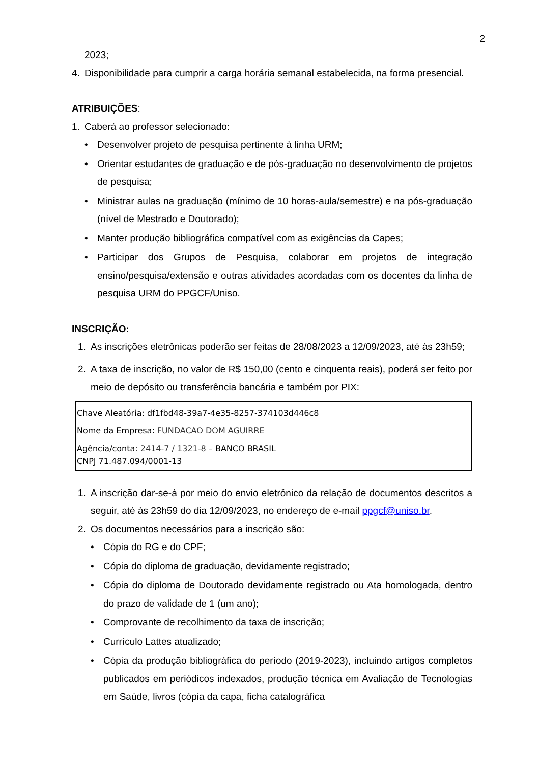2
2023;
4. Disponibilidade para cumprir a carga horária semanal estabelecida, na forma presencial.
ATRIBUIÇÕES:
1. Caberá ao professor selecionado:
• Desenvolver projeto de pesquisa pertinente à linha URM;
• Orientar estudantes de graduação e de pós-graduação no desenvolvimento de projetos de pesquisa;
• Ministrar aulas na graduação (mínimo de 10 horas-aula/semestre) e na pós-graduação (nível de Mestrado e Doutorado);
• Manter produção bibliográfica compatível com as exigências da Capes;
• Participar dos Grupos de Pesquisa, colaborar em projetos de integração ensino/pesquisa/extensão e outras atividades acordadas com os docentes da linha de pesquisa URM do PPGCF/Uniso.
INSCRIÇÃO:
1. As inscrições eletrônicas poderão ser feitas de 28/08/2023 a 12/09/2023, até às 23h59;
2. A taxa de inscrição, no valor de R$ 150,00 (cento e cinquenta reais), poderá ser feito por meio de depósito ou transferência bancária e também por PIX:
Chave Aleatória: df1fbd48-39a7-4e35-8257-374103d446c8
Nome da Empresa: FUNDACAO DOM AGUIRRE
Agência/conta: 2414-7 / 1321-8 – BANCO BRASIL
CNPJ 71.487.094/0001-13
1. A inscrição dar-se-á por meio do envio eletrônico da relação de documentos descritos a seguir, até às 23h59 do dia 12/09/2023, no endereço de e-mail ppgcf@uniso.br.
2. Os documentos necessários para a inscrição são:
• Cópia do RG e do CPF;
• Cópia do diploma de graduação, devidamente registrado;
• Cópia do diploma de Doutorado devidamente registrado ou Ata homologada, dentro do prazo de validade de 1 (um ano);
• Comprovante de recolhimento da taxa de inscrição;
• Currículo Lattes atualizado;
• Cópia da produção bibliográfica do período (2019-2023), incluindo artigos completos publicados em periódicos indexados, produção técnica em Avaliação de Tecnologias em Saúde, livros (cópia da capa, ficha catalográfica